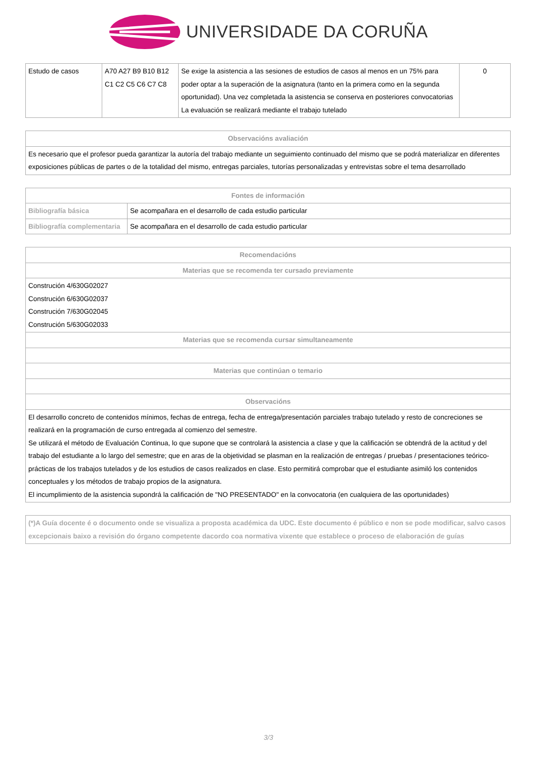UNIVERSIDADE DA CORUÑA
| Estudo de casos | A70 A27 B9 B10 B12 C1 C2 C5 C6 C7 C8 | Se exige la asistencia a las sesiones de estudios de casos al menos en un 75% para poder optar a la superación de la asignatura (tanto en la primera como en la segunda oportunidad). Una vez completada la asistencia se conserva en posteriores convocatorias La evaluación se realizará mediante el trabajo tutelado | 0 |
| Observacións avaliación |
| --- |
| Es necesario que el profesor pueda garantizar la autoría del trabajo mediante un seguimiento continuado del mismo que se podrá materializar en diferentes exposiciones públicas de partes o de la totalidad del mismo, entregas parciales, tutorías personalizadas y entrevistas sobre el tema desarrollado |
| Fontes de información | |
| --- | --- |
| Bibliografía básica | Se acompañara en el desarrollo de cada estudio particular |
| Bibliografía complementaria | Se acompañara en el desarrollo de cada estudio particular |
| Recomendacións |
| --- |
| Materias que se recomenda ter cursado previamente |
| Construción 4/630G02027 Construción 6/630G02037 Construción 7/630G02045 Construción 5/630G02033 |
| Materias que se recomenda cursar simultaneamente |
| Materias que continúan o temario |
| Observacións |
| El desarrollo concreto de contenidos mínimos, fechas de entrega, fecha de entrega/presentación parciales trabajo tutelado y resto de concreciones se realizará en la programación de curso entregada al comienzo del semestre. Se utilizará el método de Evaluación Continua, lo que supone que se controlará la asistencia a clase y que la calificación se obtendrá de la actitud y del trabajo del estudiante a lo largo del semestre; que en aras de la objetividad se plasman en la realización de entregas / pruebas / presentaciones teórico-prácticas de los trabajos tutelados y de los estudios de casos realizados en clase. Esto permitirá comprobar que el estudiante asimiló los contenidos conceptuales y los métodos de trabajo propios de la asignatura. El incumplimiento de la asistencia supondrá la calificación de "NO PRESENTADO" en la convocatoria (en cualquiera de las oportunidades) |
| (*)A Guía docente é o documento onde se visualiza a proposta académica da UDC. Este documento é público e non se pode modificar, salvo casos excepcionais baixo a revisión do órgano competente dacordo coa normativa vixente que establece o proceso de elaboración de guías |
3/3